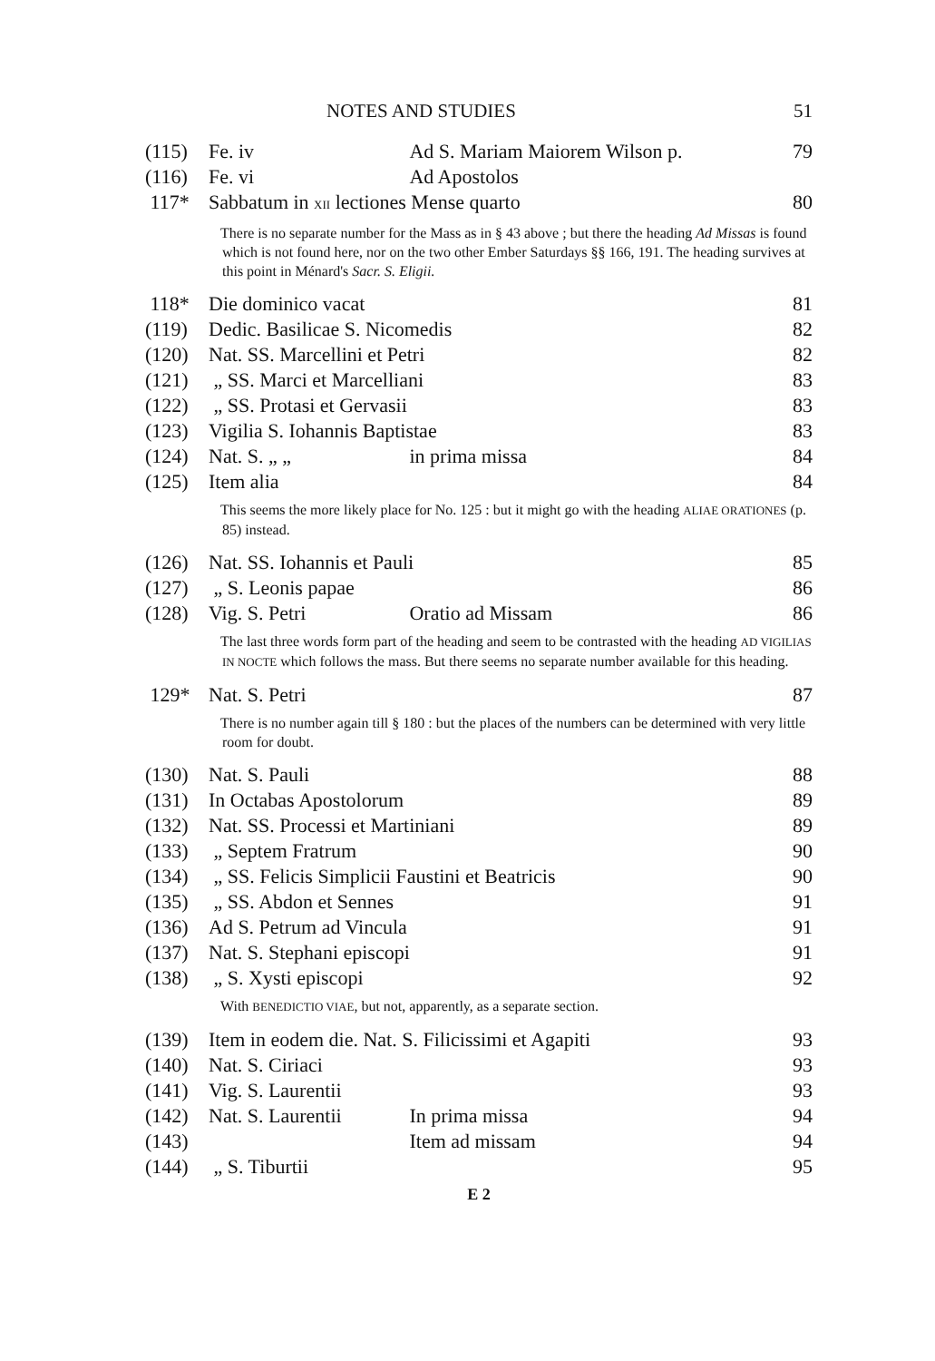NOTES AND STUDIES 51
| (115) | Fe. iv | Ad S. Mariam Maiorem Wilson p. | 79 |
| (116) | Fe. vi | Ad Apostolos | |
| 117* | Sabbatum in XII lectiones Mense quarto | | 80 |
| There is no separate number for the Mass as in § 43 above ; but there the heading Ad Missas is found which is not found here, nor on the two other Ember Saturdays §§ 166, 191. The heading survives at this point in Ménard's Sacr. S. Eligii. | | | |
| 118* | Die dominico vacat | | 81 |
| (119) | Dedic. Basilicae S. Nicomedis | | 82 |
| (120) | Nat. SS. Marcellini et Petri | | 82 |
| (121) | „ SS. Marci et Marcelliani | | 83 |
| (122) | „ SS. Protasi et Gervasii | | 83 |
| (123) | Vigilia S. Iohannis Baptistae | | 83 |
| (124) | Nat. S. „ „ | in prima missa | 84 |
| (125) | Item alia | | 84 |
| This seems the more likely place for No. 125 : but it might go with the heading ALIAE ORATIONES (p. 85) instead. | | | |
| (126) | Nat. SS. Iohannis et Pauli | | 85 |
| (127) | „ S. Leonis papae | | 86 |
| (128) | Vig. S. Petri | Oratio ad Missam | 86 |
| The last three words form part of the heading and seem to be contrasted with the heading AD VIGILIAS IN NOCTE which follows the mass. But there seems no separate number available for this heading. | | | |
| 129* | Nat. S. Petri | | 87 |
| There is no number again till § 180 : but the places of the numbers can be determined with very little room for doubt. | | | |
| (130) | Nat. S. Pauli | | 88 |
| (131) | In Octabas Apostolorum | | 89 |
| (132) | Nat. SS. Processi et Martiniani | | 89 |
| (133) | „ Septem Fratrum | | 90 |
| (134) | „ SS. Felicis Simplicii Faustini et Beatricis | | 90 |
| (135) | „ SS. Abdon et Sennes | | 91 |
| (136) | Ad S. Petrum ad Vincula | | 91 |
| (137) | Nat. S. Stephani episcopi | | 91 |
| (138) | „ S. Xysti episcopi | | 92 |
| With BENEDICTIO VIAE , but not, apparently, as a separate section. | | | |
| (139) | Item in eodem die. Nat. S. Filicissimi et Agapiti | | 93 |
| (140) | Nat. S. Ciriaci | | 93 |
| (141) | Vig. S. Laurentii | | 93 |
| (142) | Nat. S. Laurentii | In prima missa | 94 |
| (143) | | Item ad missam | 94 |
| (144) | „ S. Tiburtii | | 95 |
E 2